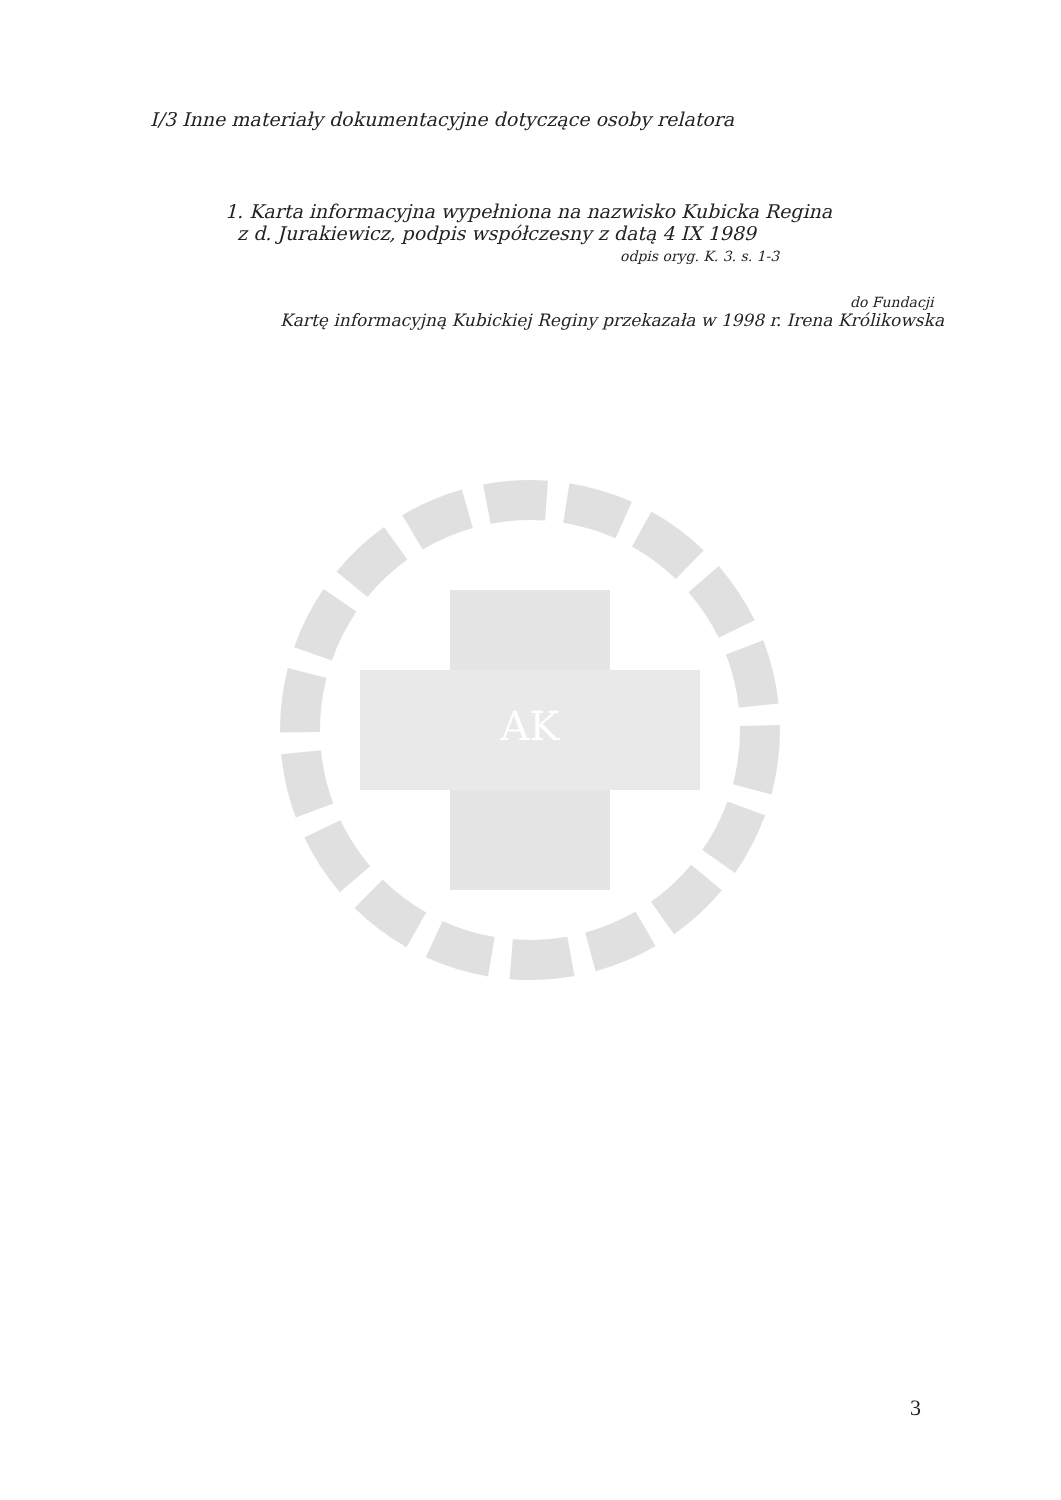AK
I/3 Inne materiały dokumentacyjne dotyczące osoby relatora
1. Karta informacyjna wypełniona na nazwisko Kubicka Regina
z d. Jurakiewicz, podpis współczesny z datą 4 IX 1989
odpis oryg. K. 3. s. 1-3
do Fundacji
Kartę informacyjną Kubickiej Reginy przekazała w 1998 r. Irena Królikowska
3